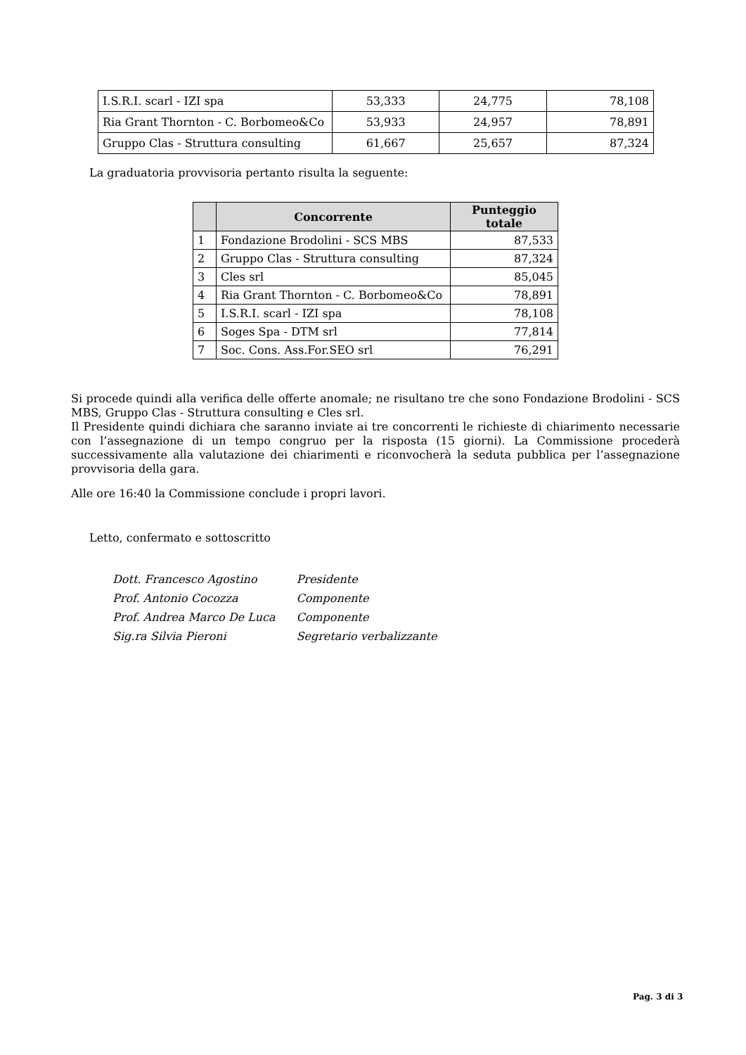| I.S.R.I. scarl - IZI spa | 53,333 | 24,775 | 78,108 |
| Ria Grant Thornton - C. Borbomeo&Co | 53,933 | 24,957 | 78,891 |
| Gruppo Clas - Struttura consulting | 61,667 | 25,657 | 87,324 |
La graduatoria provvisoria pertanto risulta la seguente:
| | Concorrente | Punteggio totale |
| --- | --- | --- |
| 1 | Fondazione Brodolini - SCS MBS | 87,533 |
| 2 | Gruppo Clas - Struttura consulting | 87,324 |
| 3 | Cles srl | 85,045 |
| 4 | Ria Grant Thornton - C. Borbomeo&Co | 78,891 |
| 5 | I.S.R.I. scarl - IZI spa | 78,108 |
| 6 | Soges Spa - DTM srl | 77,814 |
| 7 | Soc. Cons. Ass.For.SEO srl | 76,291 |
Si procede quindi alla verifica delle offerte anomale; ne risultano tre che sono Fondazione Brodolini - SCS MBS, Gruppo Clas - Struttura consulting e Cles srl.
Il Presidente quindi dichiara che saranno inviate ai tre concorrenti le richieste di chiarimento necessarie con l’assegnazione di un tempo congruo per la risposta (15 giorni). La Commissione procederà successivamente alla valutazione dei chiarimenti e riconvocherà la seduta pubblica per l’assegnazione provvisoria della gara.
Alle ore 16:40 la Commissione conclude i propri lavori.
Letto, confermato e sottoscritto
| Dott. Francesco Agostino | Presidente |
| Prof. Antonio Cocozza | Componente |
| Prof. Andrea Marco De Luca | Componente |
| Sig.ra Silvia Pieroni | Segretario verbalizzante |
Pag. 3 di 3